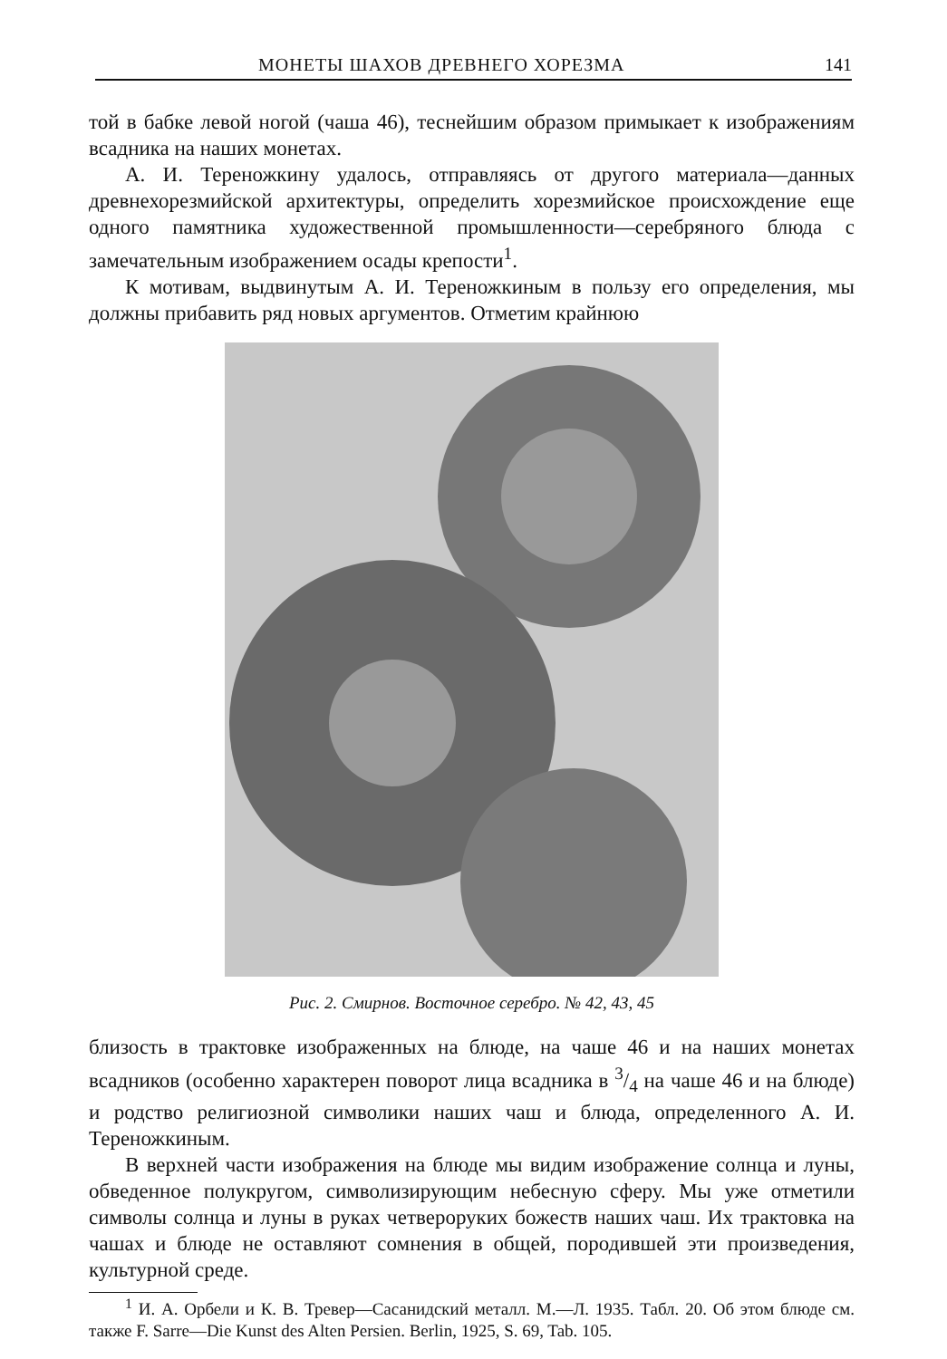МОНЕТЫ ШАХОВ ДРЕВНЕГО ХОРЕЗМА 141
той в бабке левой ногой (чаша 46), теснейшим образом примыкает к изображениям всадника на наших монетах.
А. И. Тереножкину удалось, отправляясь от другого материала—данных древнехорезмийской архитектуры, определить хорезмийское происхождение еще одного памятника художественной промышленности—серебряного блюда с замечательным изображением осады крепости<sup>1</sup>.
К мотивам, выдвинутым А. И. Тереножкиным в пользу его определения, мы должны прибавить ряд новых аргументов. Отметим крайнюю
Рис. 2. Смирнов. Восточное серебро. № 42, 43, 45
близость в трактовке изображенных на блюде, на чаше 46 и на наших монетах всадников (особенно характерен поворот лица всадника в 3/4 на чаше 46 и на блюде) и родство религиозной символики наших чаш и блюда, определенного А. И. Тереножкиным.
В верхней части изображения на блюде мы видим изображение солнца и луны, обведенное полукругом, символизирующим небесную сферу. Мы уже отметили символы солнца и луны в руках четвероруких божеств наших чаш. Их трактовка на чашах и блюде не оставляют сомнения в общей, породившей эти произведения, культурной среде.
<sup>1</sup> И. А. Орбели и К. В. Тревер—Сасанидский металл. М.—Л. 1935. Табл. 20. Об этом блюде см. также F. Sarre—Die Kunst des Alten Persien. Berlin, 1925, S. 69, Tab. 105.